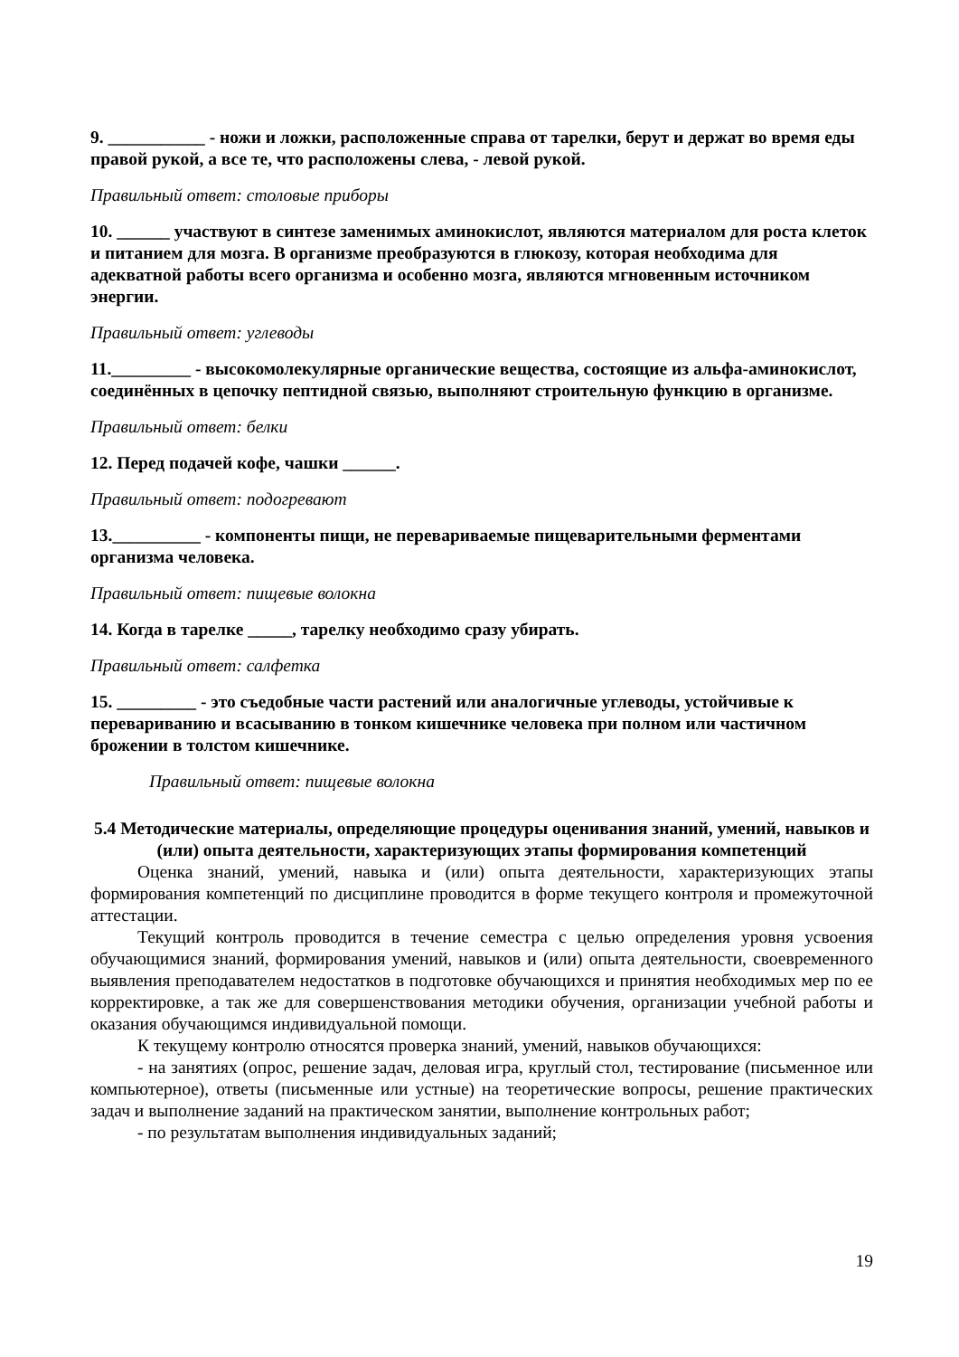9. ___________ - ножи и ложки, расположенные справа от тарелки, берут и держат во время еды правой рукой, а все те, что расположены слева, - левой рукой.
Правильный ответ: столовые приборы
10. ______ участвуют в синтезе заменимых аминокислот, являются материалом для роста клеток и питанием для мозга. В организме преобразуются в глюкозу, которая необходима для адекватной работы всего организма и особенно мозга, являются мгновенным источником энергии.
Правильный ответ: углеводы
11._________ - высокомолекулярные органические вещества, состоящие из альфа-аминокислот, соединённых в цепочку пептидной связью, выполняют строительную функцию в организме.
Правильный ответ: белки
12. Перед подачей кофе, чашки ______.
Правильный ответ: подогревают
13.__________ - компоненты пищи, не перевариваемые пищеварительными ферментами организма человека.
Правильный ответ: пищевые волокна
14. Когда в тарелке _____, тарелку необходимо сразу убирать.
Правильный ответ: салфетка
15. _________ - это съедобные части растений или аналогичные углеводы, устойчивые к перевариванию и всасыванию в тонком кишечнике человека при полном или частичном брожении в толстом кишечнике.
Правильный ответ: пищевые волокна
5.4 Методические материалы, определяющие процедуры оценивания знаний, умений, навыков и (или) опыта деятельности, характеризующих этапы формирования компетенций
Оценка знаний, умений, навыка и (или) опыта деятельности, характеризующих этапы формирования компетенций по дисциплине проводится в форме текущего контроля и промежуточной аттестации.
Текущий контроль проводится в течение семестра с целью определения уровня усвоения обучающимися знаний, формирования умений, навыков и (или) опыта деятельности, своевременного выявления преподавателем недостатков в подготовке обучающихся и принятия необходимых мер по ее корректировке, а так же для совершенствования методики обучения, организации учебной работы и оказания обучающимся индивидуальной помощи.
К текущему контролю относятся проверка знаний, умений, навыков обучающихся:
- на занятиях (опрос, решение задач, деловая игра, круглый стол, тестирование (письменное или компьютерное), ответы (письменные или устные) на теоретические вопросы, решение практических задач и выполнение заданий на практическом занятии, выполнение контрольных работ;
- по результатам выполнения индивидуальных заданий;
19